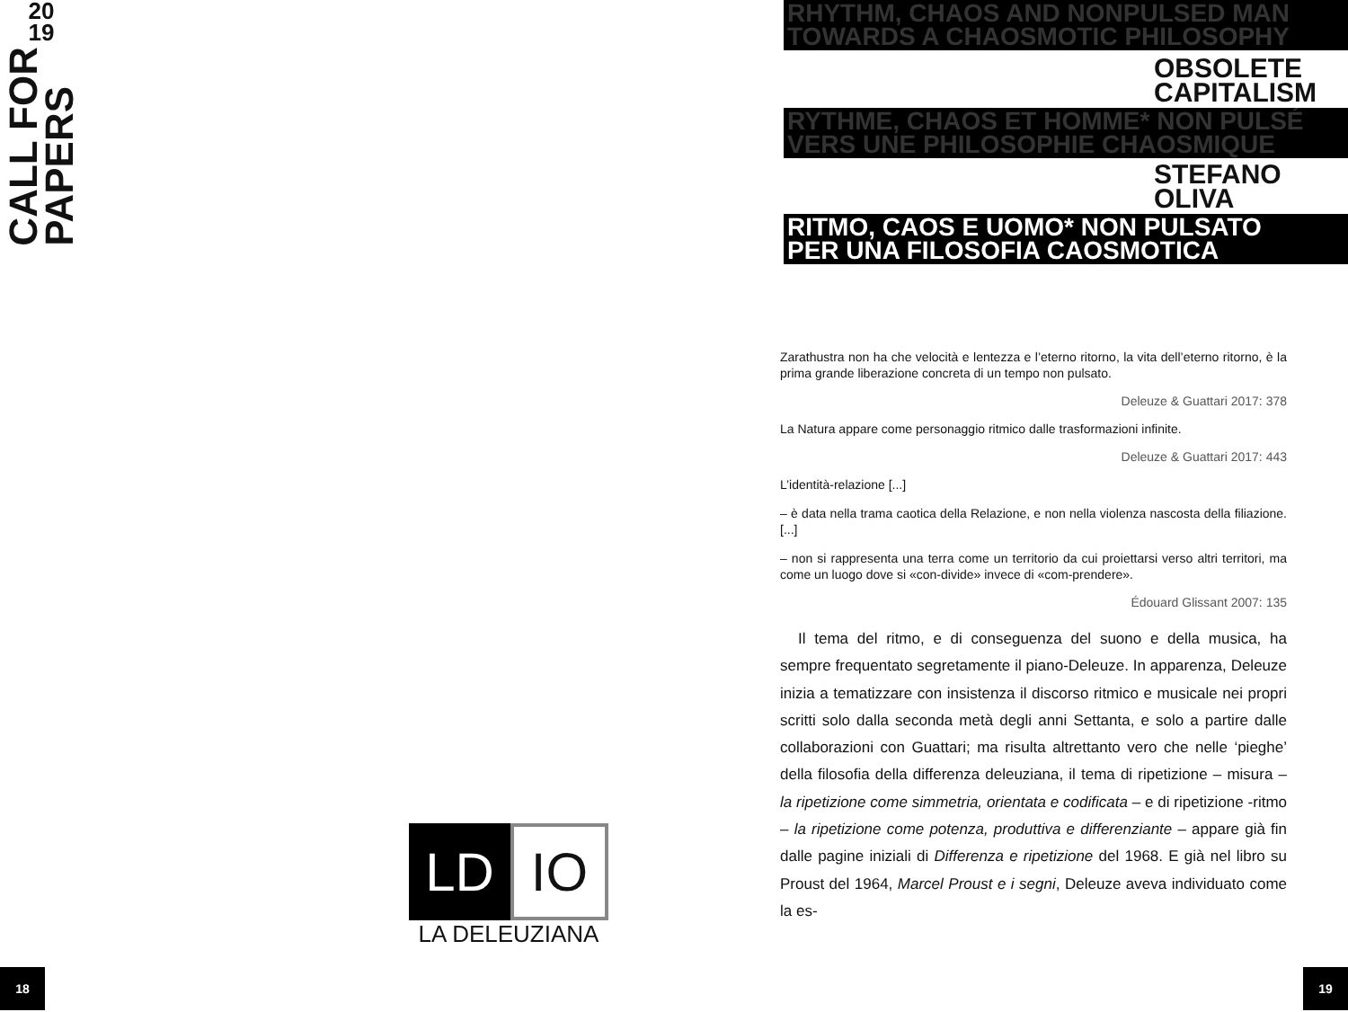20
19
CALL FOR
PAPERS
LD IO
LA DELEUZIANA
18
RHYTHM, CHAOS AND NONPULSED MAN
TOWARDS A CHAOSMOTIC PHILOSOPHY
OBSOLETE
CAPITALISM
RYTHME, CHAOS ET HOMME* NON PULSÉ
VERS UNE PHILOSOPHIE CHAOSMIQUE
STEFANO
OLIVA
RITMO, CAOS E UOMO* NON PULSATO
PER UNA FILOSOFIA CAOSMOTICA
Zarathustra non ha che velocità e lentezza e l’eterno ritorno, la vita dell’eterno ritorno, è la prima grande liberazione concreta di un tempo non pulsato.
Deleuze & Guattari 2017: 378
La Natura appare come personaggio ritmico dalle trasformazioni infinite.
Deleuze & Guattari 2017: 443
L’identità-relazione [...]
– è data nella trama caotica della Relazione, e non nella violenza nascosta della filiazione. [...]
– non si rappresenta una terra come un territorio da cui proiettarsi verso altri territori, ma come un luogo dove si «con-divide» invece di «com-prendere».
Édouard Glissant 2007: 135
Il tema del ritmo, e di conseguenza del suono e della musica, ha sempre frequentato segretamente il piano-Deleuze. In apparenza, Deleuze inizia a tematizzare con insistenza il discorso ritmico e musicale nei propri scritti solo dalla seconda metà degli anni Settanta, e solo a partire dalle collaborazioni con Guattari; ma risulta altrettanto vero che nelle ‘pieghe’ della filosofia della differenza deleuziana, il tema di ripetizione – misura – la ripetizione come simmetria, orientata e codificata – e di ripetizione -ritmo – la ripetizione come potenza, produttiva e differenziante – appare già fin dalle pagine iniziali di Differenza e ripetizione del 1968. E già nel libro su Proust del 1964, Marcel Proust e i segni, Deleuze aveva individuato come la es-
19